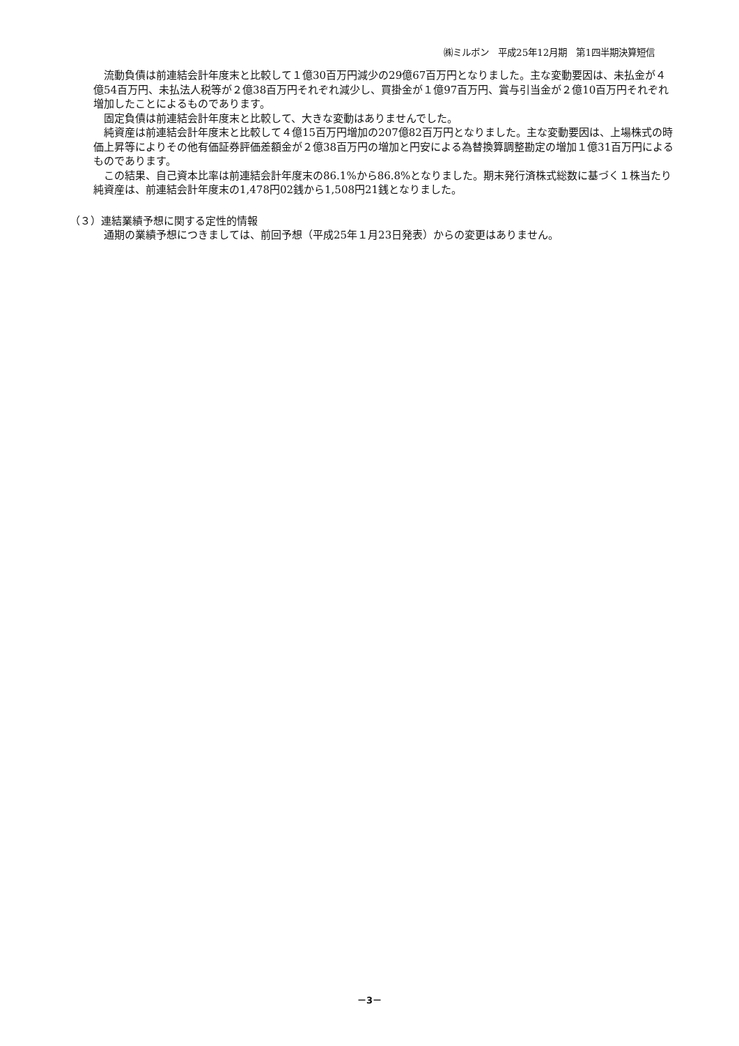㈱ミルボン　平成25年12月期　第1四半期決算短信
流動負債は前連結会計年度末と比較して１億30百万円減少の29億67百万円となりました。主な変動要因は、未払金が４億54百万円、未払法人税等が２億38百万円それぞれ減少し、買掛金が１億97百万円、賞与引当金が２億10百万円それぞれ増加したことによるものであります。
固定負債は前連結会計年度末と比較して、大きな変動はありませんでした。
純資産は前連結会計年度末と比較して４億15百万円増加の207億82百万円となりました。主な変動要因は、上場株式の時価上昇等によりその他有価証券評価差額金が２億38百万円の増加と円安による為替換算調整勘定の増加１億31百万円によるものであります。
この結果、自己資本比率は前連結会計年度末の86.1%から86.8%となりました。期末発行済株式総数に基づく１株当たり純資産は、前連結会計年度末の1,478円02銭から1,508円21銭となりました。
（３）連結業績予想に関する定性的情報
通期の業績予想につきましては、前回予想（平成25年１月23日発表）からの変更はありません。
－3－